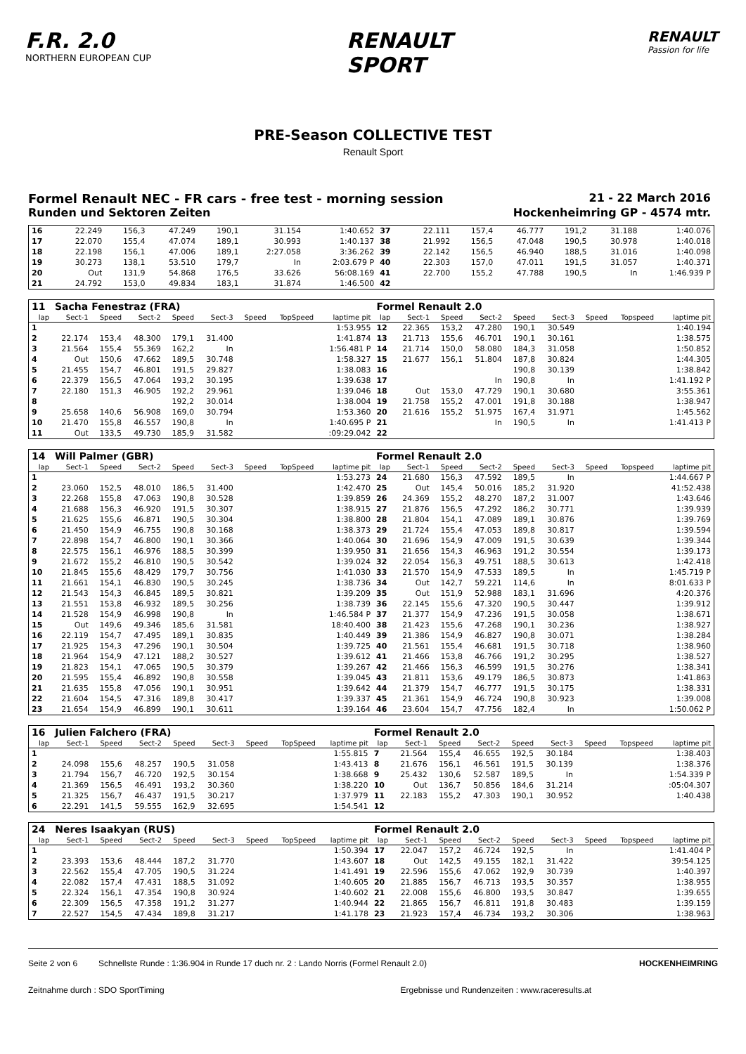F.R. 2.0
NORTHERN EUROPEAN CUP
RENAULT
SPORT
RENAULT
Passion for life
PRE-Season COLLECTIVE TEST
Renault Sport
Formel Renault NEC - FR cars - free test - morning session 21 - 22 March 2016
Runden und Sektoren Zeiten Hockenheimring GP - 4574 mtr.
| 16 | 22.249 | 156,3 | 47.249 | 190,1 | 31.154 | 1:40.652 | 37 | 22.111 | 157,4 | 46.777 | 191,2 | 31.188 | 1:40.076 |
| 17 | 22.070 | 155,4 | 47.074 | 189,1 | 30.993 | 1:40.137 | 38 | 21.992 | 156,5 | 47.048 | 190,5 | 30.978 | 1:40.018 |
| 18 | 22.198 | 156,1 | 47.006 | 189,1 | 2:27.058 | 3:36.262 | 39 | 22.142 | 156,5 | 46.940 | 188,5 | 31.016 | 1:40.098 |
| 19 | 30.273 | 138,1 | 53.510 | 179,7 | In | 2:03.679 P | 40 | 22.303 | 157,0 | 47.011 | 191,5 | 31.057 | 1:40.371 |
| 20 | Out | 131,9 | 54.868 | 176,5 | 33.626 | 56:08.169 | 41 | 22.700 | 155,2 | 47.788 | 190,5 | In | 1:46.939 P |
| 21 | 24.792 | 153,0 | 49.834 | 183,1 | 31.874 | 1:46.500 | 42 | | | | | | |
| 11 | Sacha Fenestraz (FRA) | | | | | | | | Formel Renault 2.0 | | | | | | | | |
| lap | Sect-1 | Speed | Sect-2 | Speed | Sect-3 | Speed | TopSpeed | laptime pit | lap | Sect-1 | Speed | Sect-2 | Speed | Sect-3 | Speed | Topspeed | laptime pit |
| 1 | | | | | | | | 1:53.955 | 12 | 22.365 | 153,2 | 47.280 | 190,1 | 30.549 | | | 1:40.194 |
| 2 | 22.174 | 153,4 | 48.300 | 179,1 | 31.400 | | | 1:41.874 | 13 | 21.713 | 155,6 | 46.701 | 190,1 | 30.161 | | | 1:38.575 |
| 3 | 21.564 | 155,4 | 55.369 | 162,2 | In | | | 1:56.481 P | 14 | 21.714 | 150,0 | 58.080 | 184,3 | 31.058 | | | 1:50.852 |
| 4 | Out | 150,6 | 47.662 | 189,5 | 30.748 | | | 1:58.327 | 15 | 21.677 | 156,1 | 51.804 | 187,8 | 30.824 | | | 1:44.305 |
| 5 | 21.455 | 154,7 | 46.801 | 191,5 | 29.827 | | | 1:38.083 | 16 | | | | 190,8 | 30.139 | | | 1:38.842 |
| 6 | 22.379 | 156,5 | 47.064 | 193,2 | 30.195 | | | 1:39.638 | 17 | | | In | 190,8 | In | | | 1:41.192 P |
| 7 | 22.180 | 151,3 | 46.905 | 192,2 | 29.961 | | | 1:39.046 | 18 | Out | 153,0 | 47.729 | 190,1 | 30.680 | | | 3:55.361 |
| 8 | | | | 192,2 | 30.014 | | | 1:38.004 | 19 | 21.758 | 155,2 | 47.001 | 191,8 | 30.188 | | | 1:38.947 |
| 9 | 25.658 | 140,6 | 56.908 | 169,0 | 30.794 | | | 1:53.360 | 20 | 21.616 | 155,2 | 51.975 | 167,4 | 31.971 | | | 1:45.562 |
| 10 | 21.470 | 155,8 | 46.557 | 190,8 | In | | | 1:40.695 P | 21 | | | In | 190,5 | In | | | 1:41.413 P |
| 11 | Out | 133,5 | 49.730 | 185,9 | 31.582 | | | :09:29.042 | 22 | | | | | | | | |
| 14 | Will Palmer (GBR) | | | | | | | | Formel Renault 2.0 | | | | | | | | |
| lap | Sect-1 | Speed | Sect-2 | Speed | Sect-3 | Speed | TopSpeed | laptime pit | lap | Sect-1 | Speed | Sect-2 | Speed | Sect-3 | Speed | Topspeed | laptime pit |
| 1 | | | | | | | | 1:53.273 | 24 | 21.680 | 156,3 | 47.592 | 189,5 | In | | | 1:44.667 P |
| 2 | 23.060 | 152,5 | 48.010 | 186,5 | 31.400 | | | 1:42.470 | 25 | Out | 145,4 | 50.016 | 185,2 | 31.920 | | | 41:52.438 |
| 3 | 22.268 | 155,8 | 47.063 | 190,8 | 30.528 | | | 1:39.859 | 26 | 24.369 | 155,2 | 48.270 | 187,2 | 31.007 | | | 1:43.646 |
| 4 | 21.688 | 156,3 | 46.920 | 191,5 | 30.307 | | | 1:38.915 | 27 | 21.876 | 156,5 | 47.292 | 186,2 | 30.771 | | | 1:39.939 |
| 5 | 21.625 | 155,6 | 46.871 | 190,5 | 30.304 | | | 1:38.800 | 28 | 21.804 | 154,1 | 47.089 | 189,1 | 30.876 | | | 1:39.769 |
| 6 | 21.450 | 154,9 | 46.755 | 190,8 | 30.168 | | | 1:38.373 | 29 | 21.724 | 155,4 | 47.053 | 189,8 | 30.817 | | | 1:39.594 |
| 7 | 22.898 | 154,7 | 46.800 | 190,1 | 30.366 | | | 1:40.064 | 30 | 21.696 | 154,9 | 47.009 | 191,5 | 30.639 | | | 1:39.344 |
| 8 | 22.575 | 156,1 | 46.976 | 188,5 | 30.399 | | | 1:39.950 | 31 | 21.656 | 154,3 | 46.963 | 191,2 | 30.554 | | | 1:39.173 |
| 9 | 21.672 | 155,2 | 46.810 | 190,5 | 30.542 | | | 1:39.024 | 32 | 22.054 | 156,3 | 49.751 | 188,5 | 30.613 | | | 1:42.418 |
| 10 | 21.845 | 155,6 | 48.429 | 179,7 | 30.756 | | | 1:41.030 | 33 | 21.570 | 154,9 | 47.533 | 189,5 | In | | | 1:45.719 P |
| 11 | 21.661 | 154,1 | 46.830 | 190,5 | 30.245 | | | 1:38.736 | 34 | Out | 142,7 | 59.221 | 114,6 | In | | | 8:01.633 P |
| 12 | 21.543 | 154,3 | 46.845 | 189,5 | 30.821 | | | 1:39.209 | 35 | Out | 151,9 | 52.988 | 183,1 | 31.696 | | | 4:20.376 |
| 13 | 21.551 | 153,8 | 46.932 | 189,5 | 30.256 | | | 1:38.739 | 36 | 22.145 | 155,6 | 47.320 | 190,5 | 30.447 | | | 1:39.912 |
| 14 | 21.528 | 154,9 | 46.998 | 190,8 | In | | | 1:46.584 P | 37 | 21.377 | 154,9 | 47.236 | 191,5 | 30.058 | | | 1:38.671 |
| 15 | Out | 149,6 | 49.346 | 185,6 | 31.581 | | | 18:40.400 | 38 | 21.423 | 155,6 | 47.268 | 190,1 | 30.236 | | | 1:38.927 |
| 16 | 22.119 | 154,7 | 47.495 | 189,1 | 30.835 | | | 1:40.449 | 39 | 21.386 | 154,9 | 46.827 | 190,8 | 30.071 | | | 1:38.284 |
| 17 | 21.925 | 154,3 | 47.296 | 190,1 | 30.504 | | | 1:39.725 | 40 | 21.561 | 155,4 | 46.681 | 191,5 | 30.718 | | | 1:38.960 |
| 18 | 21.964 | 154,9 | 47.121 | 188,2 | 30.527 | | | 1:39.612 | 41 | 21.466 | 153,8 | 46.766 | 191,2 | 30.295 | | | 1:38.527 |
| 19 | 21.823 | 154,1 | 47.065 | 190,5 | 30.379 | | | 1:39.267 | 42 | 21.466 | 156,3 | 46.599 | 191,5 | 30.276 | | | 1:38.341 |
| 20 | 21.595 | 155,4 | 46.892 | 190,8 | 30.558 | | | 1:39.045 | 43 | 21.811 | 153,6 | 49.179 | 186,5 | 30.873 | | | 1:41.863 |
| 21 | 21.635 | 155,8 | 47.056 | 190,1 | 30.951 | | | 1:39.642 | 44 | 21.379 | 154,7 | 46.777 | 191,5 | 30.175 | | | 1:38.331 |
| 22 | 21.604 | 154,5 | 47.316 | 189,8 | 30.417 | | | 1:39.337 | 45 | 21.361 | 154,9 | 46.724 | 190,8 | 30.923 | | | 1:39.008 |
| 23 | 21.654 | 154,9 | 46.899 | 190,1 | 30.611 | | | 1:39.164 | 46 | 23.604 | 154,7 | 47.756 | 182,4 | In | | | 1:50.062 P |
| 16 | Julien Falchero (FRA) | | | | | | | | Formel Renault 2.0 | | | | | | | | |
| lap | Sect-1 | Speed | Sect-2 | Speed | Sect-3 | Speed | TopSpeed | laptime pit | lap | Sect-1 | Speed | Sect-2 | Speed | Sect-3 | Speed | Topspeed | laptime pit |
| 1 | | | | | | | | 1:55.815 | 7 | 21.564 | 155,4 | 46.655 | 192,5 | 30.184 | | | 1:38.403 |
| 2 | 24.098 | 155,6 | 48.257 | 190,5 | 31.058 | | | 1:43.413 | 8 | 21.676 | 156,1 | 46.561 | 191,5 | 30.139 | | | 1:38.376 |
| 3 | 21.794 | 156,7 | 46.720 | 192,5 | 30.154 | | | 1:38.668 | 9 | 25.432 | 130,6 | 52.587 | 189,5 | In | | | 1:54.339 P |
| 4 | 21.369 | 156,5 | 46.491 | 193,2 | 30.360 | | | 1:38.220 | 10 | Out | 136,7 | 50.856 | 184,6 | 31.214 | | | :05:04.307 |
| 5 | 21.325 | 156,7 | 46.437 | 191,5 | 30.217 | | | 1:37.979 | 11 | 22.183 | 155,2 | 47.303 | 190,1 | 30.952 | | | 1:40.438 |
| 6 | 22.291 | 141,5 | 59.555 | 162,9 | 32.695 | | | 1:54.541 | 12 | | | | | | | | |
| 24 | Neres Isaakyan (RUS) | | | | | | | | Formel Renault 2.0 | | | | | | | | |
| lap | Sect-1 | Speed | Sect-2 | Speed | Sect-3 | Speed | TopSpeed | laptime pit | lap | Sect-1 | Speed | Sect-2 | Speed | Sect-3 | Speed | Topspeed | laptime pit |
| 1 | | | | | | | | 1:50.394 | 17 | 22.047 | 157,2 | 46.724 | 192,5 | In | | | 1:41.404 P |
| 2 | 23.393 | 153,6 | 48.444 | 187,2 | 31.770 | | | 1:43.607 | 18 | Out | 142,5 | 49.155 | 182,1 | 31.422 | | | 39:54.125 |
| 3 | 22.562 | 155,4 | 47.705 | 190,5 | 31.224 | | | 1:41.491 | 19 | 22.596 | 155,6 | 47.062 | 192,9 | 30.739 | | | 1:40.397 |
| 4 | 22.082 | 157,4 | 47.431 | 188,5 | 31.092 | | | 1:40.605 | 20 | 21.885 | 156,7 | 46.713 | 193,5 | 30.357 | | | 1:38.955 |
| 5 | 22.324 | 156,1 | 47.354 | 190,8 | 30.924 | | | 1:40.602 | 21 | 22.008 | 155,6 | 46.800 | 193,5 | 30.847 | | | 1:39.655 |
| 6 | 22.309 | 156,5 | 47.358 | 191,2 | 31.277 | | | 1:40.944 | 22 | 21.865 | 156,7 | 46.811 | 191,8 | 30.483 | | | 1:39.159 |
| 7 | 22.527 | 154,5 | 47.434 | 189,8 | 31.217 | | | 1:41.178 | 23 | 21.923 | 157,4 | 46.734 | 193,2 | 30.306 | | | 1:38.963 |
Seite 2 von 6 Schnellste Runde : 1:36.904 in Runde 17 duch nr. 2 : Lando Norris (Formel Renault 2.0) HOCKENHEIMRING
Zeitnahme durch : SDO SportTiming Ergebnisse und Rundenzeiten : www.raceresults.at